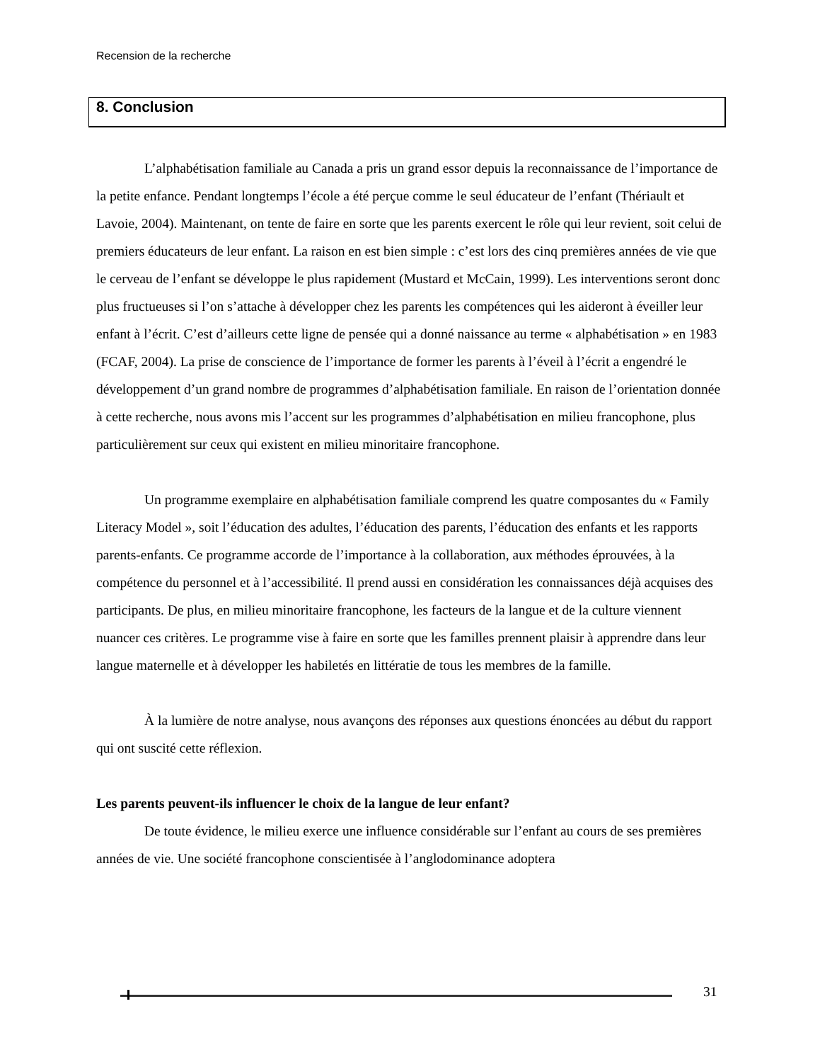Recension de la recherche
8. Conclusion
L’alphabétisation familiale au Canada a pris un grand essor depuis la reconnaissance de l’importance de la petite enfance. Pendant longtemps l’école a été perçue comme le seul éducateur de l’enfant (Thériault et Lavoie, 2004). Maintenant, on tente de faire en sorte que les parents exercent le rôle qui leur revient, soit celui de premiers éducateurs de leur enfant. La raison en est bien simple : c’est lors des cinq premières années de vie que le cerveau de l’enfant se développe le plus rapidement (Mustard et McCain, 1999). Les interventions seront donc plus fructueuses si l’on s’attache à développer chez les parents les compétences qui les aideront à éveiller leur enfant à l’écrit. C’est d’ailleurs cette ligne de pensée qui a donné naissance au terme « alphabétisation » en 1983 (FCAF, 2004). La prise de conscience de l’importance de former les parents à l’éveil à l’écrit a engendré le développement d’un grand nombre de programmes d’alphabétisation familiale. En raison de l’orientation donnée à cette recherche, nous avons mis l’accent sur les programmes d’alphabétisation en milieu francophone, plus particulièrement sur ceux qui existent en milieu minoritaire francophone.
Un programme exemplaire en alphabétisation familiale comprend les quatre composantes du « Family Literacy Model », soit l’éducation des adultes, l’éducation des parents, l’éducation des enfants et les rapports parents-enfants. Ce programme accorde de l’importance à la collaboration, aux méthodes éprouvées, à la compétence du personnel et à l’accessibilité. Il prend aussi en considération les connaissances déjà acquises des participants. De plus, en milieu minoritaire francophone, les facteurs de la langue et de la culture viennent nuancer ces critères. Le programme vise à faire en sorte que les familles prennent plaisir à apprendre dans leur langue maternelle et à développer les habiletés en littératie de tous les membres de la famille.
À la lumière de notre analyse, nous avançons des réponses aux questions énoncées au début du rapport qui ont suscité cette réflexion.
Les parents peuvent-ils influencer le choix de la langue de leur enfant?
De toute évidence, le milieu exerce une influence considérable sur l’enfant au cours de ses premières années de vie. Une société francophone conscientisée à l’anglodominance adoptera
31